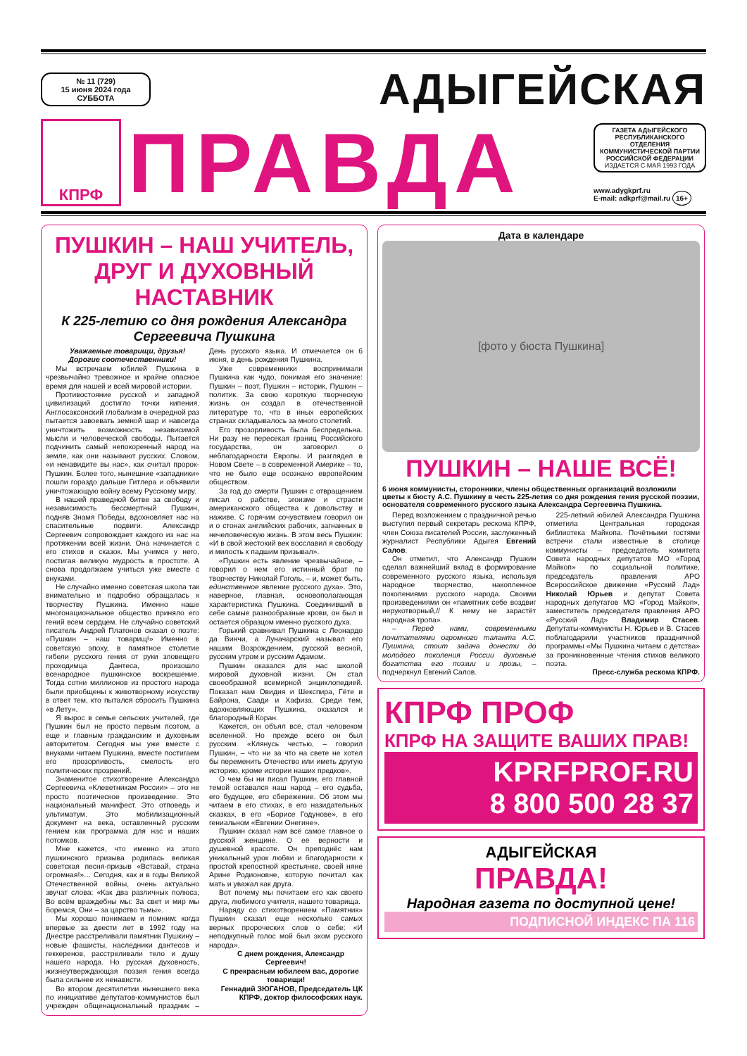№ 11 (729)
15 июня 2024 года
СУББОТА
АДЫГЕЙСКАЯ
КПРФ
ПРАВДА
ГАЗЕТА АДЫГЕЙСКОГО РЕСПУБЛИКАНСКОГО ОТДЕЛЕНИЯ КОММУНИСТИЧЕСКОЙ ПАРТИИ РОССИЙСКОЙ ФЕДЕРАЦИИ
ИЗДАЕТСЯ С МАЯ 1993 ГОДА
www.adygkprf.ru
E-mail: adkprf@mail.ru 16+
ПУШКИН – НАШ УЧИТЕЛЬ, ДРУГ И ДУХОВНЫЙ НАСТАВНИК
К 225-летию со дня рождения Александра Сергеевича Пушкина
Уважаемые товарищи, друзья! Дорогие соотечественники!
Мы встречаем юбилей Пушкина в чрезвычайно тревожное и крайне опасное время для нашей и всей мировой истории.
Противостояние русской и западной цивилизаций достигло точки кипения. Англосаксонский глобализм в очередной раз пытается завоевать земной шар и навсегда уничтожить возможность независимой мысли и человеческой свободы. Пытается подчинить самый непокоренный народ на земле, как они называют русских. Словом, «и ненавидите вы нас», как считал пророк-Пушкин. Более того, нынешние «западники» пошли гораздо дальше Гитлера и объявили уничтожающую войну всему Русскому миру.
В нашей праведной битве за свободу и независимость бессмертный Пушкин, подняв Знамя Победы, вдохновляет нас на спасительные подвиги. Александр Сергеевич сопровождает каждого из нас на протяжении всей жизни. Она начинается с его стихов и сказок. Мы учимся у него, постигая великую мудрость в простоте. А снова продолжаем учиться уже вместе с внуками.
Не случайно именно советская школа так внимательно и подробно обращалась к творчеству Пушкина. Именно наше многонациональное общество приняло его гений всем сердцем. Не случайно советский писатель Андрей Платонов сказал о поэте: «Пушкин – наш товарищ!» Именно в советскую эпоху, в памятное столетие гибели русского гения от руки зловещего проходимца Дантеса, произошло всенародное пушкинское воскрешение. Тогда сотни миллионов из простого народа были приобщены к животворному искусству в ответ тем, кто пытался сбросить Пушкина «в Лету».
Я вырос в семье сельских учителей, где Пушкин был не просто первым поэтом, а еще и главным гражданским и духовным авторитетом. Сегодня мы уже вместе с внуками читаем Пушкина, вместе постигаем его прозорливость, смелость его политических прозрений.
Знаменитое стихотворение Александра Сергеевича «Клеветникам России» – это не просто поэтическое произведение. Это национальный манифест. Это отповедь и ультиматум. Это мобилизационный документ на века, оставленный русским гением как программа для нас и наших потомков.
Мне кажется, что именно из этого пушкинского призыва родилась великая советская песня-призыв «Вставай, страна огромная!»… Сегодня, как и в годы Великой Отечественной войны, очень актуально звучат слова: «Как два различных полюса, Во всём враждебны мы: За свет и мир мы боремся, Они – за царство тьмы».
Мы хорошо понимаем и помним: когда впервые за двести лет в 1992 году на Днестре расстреливали памятник Пушкину – новые фашисты, наследники дантесов и геккеренов, расстреливали тело и душу нашего народа. Но русская духовность, жизнеутверждающая поэзия гения всегда была сильнее их ненависти.
Во втором десятилетии нынешнего века по инициативе депутатов-коммунистов был учрежден общенациональный праздник – День русского языка. И отмечается он 6 июня, в день рождения Пушкина.
Уже современники воспринимали Пушкина как чудо, понимая его значение: Пушкин – поэт, Пушкин – историк, Пушкин – политик. За свою короткую творческую жизнь он создал в отечественной литературе то, что в иных европейских странах складывалось за много столетий.
Его прозорливость была беспредельна. Ни разу не пересекая границ Российского государства, он заговорил о неблагодарности Европы. И разглядел в Новом Свете – в современной Америке – то, что не было еще осознано европейским обществом.
За год до смерти Пушкин с отвращением писал о рабстве, эгоизме и страсти американского общества к довольству и наживе. С горячим сочувствием говорил он и о стонах английских рабочих, загнанных в нечеловеческую жизнь. В этом весь Пушкин: «И в свой жестокий век восславил я свободу и милость к падшим призывал».
«Пушкин есть явление чрезвычайное, – говорил о нем его истинный брат по творчеству Николай Гоголь, – и, может быть, единственное явление русского духа». Это, наверное, главная, основополагающая характеристика Пушкина. Соединивший в себе самые разнообразные крови, он был и остается образцом именно русского духа.
Горький сравнивал Пушкина с Леонардо да Винчи, а Луначарский называл его нашим Возрождением, русской весной, русским утром и русским Адамом.
Пушкин оказался для нас школой мировой духовной жизни. Он стал своеобразной всемирной энциклопедией. Показал нам Овидия и Шекспира, Гёте и Байрона, Саади и Хафиза. Среди тем, вдохновляющих Пушкина, оказался и благородный Коран.
Кажется, он объял всё, стал человеком вселенной. Но прежде всего он был русским. «Клянусь честью, – говорил Пушкин, – что ни за что на свете не хотел бы переменить Отечество или иметь другую историю, кроме истории наших предков».
О чем бы ни писал Пушкин, его главной темой оставался наш народ – его судьба, его будущее, его сбережение. Об этом мы читаем в его стихах, в его назидательных сказках, в его «Борисе Годунове», в его гениальном «Евгении Онегине».
Пушкин сказал нам всё самое главное о русской женщине. О её верности и душевной красоте. Он преподнёс нам уникальный урок любви и благодарности к простой крепостной крестьянке, своей няне Арине Родионовне, которую почитал как мать и уважал как друга.
Вот почему мы почитаем его как своего друга, любимого учителя, нашего товарища.
Наряду со стихотворением «Памятник» Пушкин сказал еще несколько самых верных пророческих слов о себе: «И неподкупный голос мой был эхом русского народа».
С днем рождения, Александр Сергеевич!
С прекрасным юбилеем вас, дорогие товарищи!
Геннадий ЗЮГАНОВ, Председатель ЦК КПРФ, доктор философских наук.
Дата в календаре
[фото у бюста Пушкина]
ПУШКИН – НАШЕ ВСЁ!
6 июня коммунисты, сторонники, члены общественных организаций возложили цветы к бюсту А.С. Пушкину в честь 225-летия со дня рождения гения русской поэзии, основателя современного русского языка Александра Сергеевича Пушкина.
Перед возложением с праздничной речью выступил первый секретарь рескома КПРФ, член Союза писателей России, заслуженный журналист Республики Адыгея Евгений Салов.
Он отметил, что Александр Пушкин сделал важнейший вклад в формирование современного русского языка, используя народное творчество, накопленное поколениями русского народа. Своими произведениями он «памятник себе воздвиг нерукотворный,// К нему не зарастёт народная тропа».
– Перед нами, современными почитателями огромного таланта А.С. Пушкина, стоит задача донести до молодого поколения России духовные богатства его поэзии и прозы, – подчеркнул Евгений Салов.
225-летний юбилей Александра Пушкина отметила Центральная городская библиотека Майкопа. Почётными гостями встречи стали известные в столице коммунисты – председатель комитета Совета народных депутатов МО «Город Майкоп» по социальной политике, председатель правления АРО Всероссийское движение «Русский Лад» Николай Юрьев и депутат Совета народных депутатов МО «Город Майкоп», заместитель председателя правления АРО «Русский Лад» Владимир Стасев. Депутаты-коммунисты Н. Юрьев и В. Стасев поблагодарили участников праздничной программы «Мы Пушкина читаем с детства» за проникновенные чтения стихов великого поэта.
Пресс-служба рескома КПРФ.
КПРФ ПРОФ
КПРФ НА ЗАЩИТЕ ВАШИХ ПРАВ!
KPRFPROF.RU
8 800 500 28 37
АДЫГЕЙСКАЯ
ПРАВДА!
Народная газета по доступной цене!
ПОДПИСНОЙ ИНДЕКС ПА 116